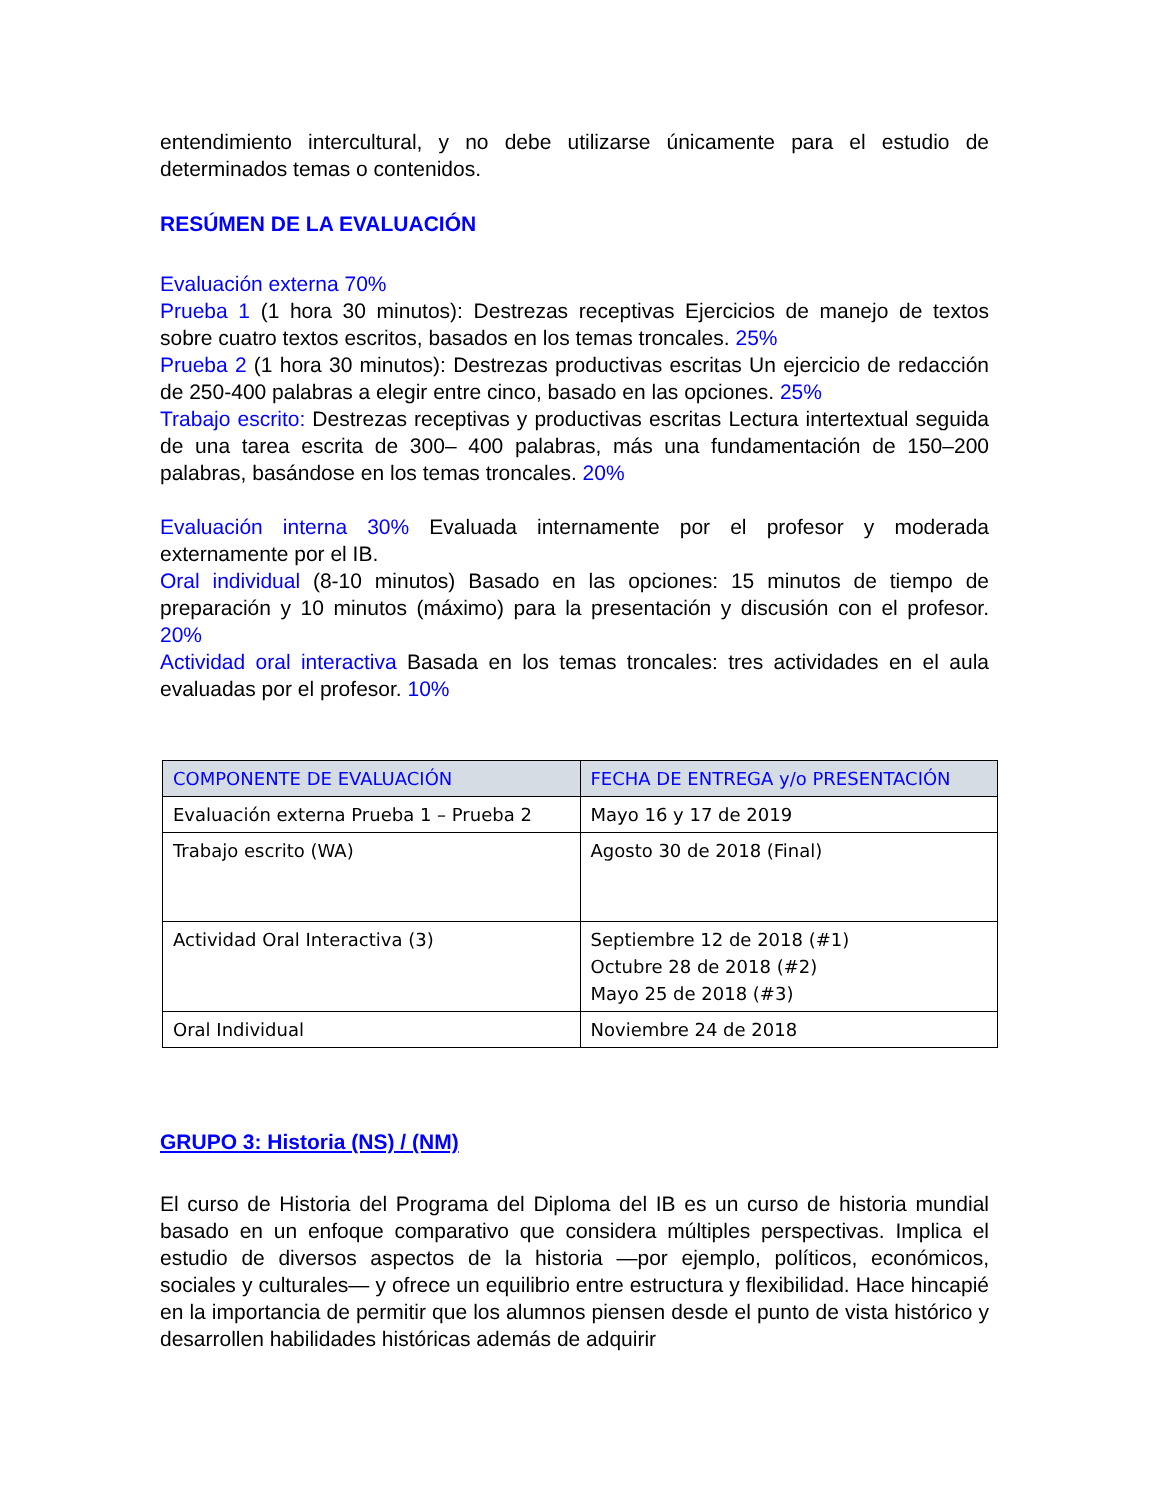entendimiento intercultural, y no debe utilizarse únicamente para el estudio de determinados temas o contenidos.
RESÚMEN DE LA EVALUACIÓN
Evaluación externa 70%
Prueba 1 (1 hora 30 minutos): Destrezas receptivas Ejercicios de manejo de textos sobre cuatro textos escritos, basados en los temas troncales. 25%
Prueba 2 (1 hora 30 minutos): Destrezas productivas escritas Un ejercicio de redacción de 250-400 palabras a elegir entre cinco, basado en las opciones. 25%
Trabajo escrito: Destrezas receptivas y productivas escritas Lectura intertextual seguida de una tarea escrita de 300– 400 palabras, más una fundamentación de 150–200 palabras, basándose en los temas troncales. 20%
Evaluación interna 30% Evaluada internamente por el profesor y moderada externamente por el IB.
Oral individual (8-10 minutos) Basado en las opciones: 15 minutos de tiempo de preparación y 10 minutos (máximo) para la presentación y discusión con el profesor. 20%
Actividad oral interactiva Basada en los temas troncales: tres actividades en el aula evaluadas por el profesor. 10%
| COMPONENTE DE EVALUACIÓN | FECHA DE ENTREGA y/o PRESENTACIÓN |
| --- | --- |
| Evaluación externa Prueba 1 – Prueba 2 | Mayo 16 y 17 de 2019 |
| Trabajo escrito (WA) | Agosto 30 de 2018 (Final) |
| Actividad Oral Interactiva (3) | Septiembre 12 de 2018 (#1) Octubre 28 de 2018 (#2) Mayo 25 de 2018 (#3) |
| Oral Individual | Noviembre 24 de 2018 |
GRUPO 3: Historia (NS) / (NM)
El curso de Historia del Programa del Diploma del IB es un curso de historia mundial basado en un enfoque comparativo que considera múltiples perspectivas. Implica el estudio de diversos aspectos de la historia —por ejemplo, políticos, económicos, sociales y culturales— y ofrece un equilibrio entre estructura y flexibilidad. Hace hincapié en la importancia de permitir que los alumnos piensen desde el punto de vista histórico y desarrollen habilidades históricas además de adquirir